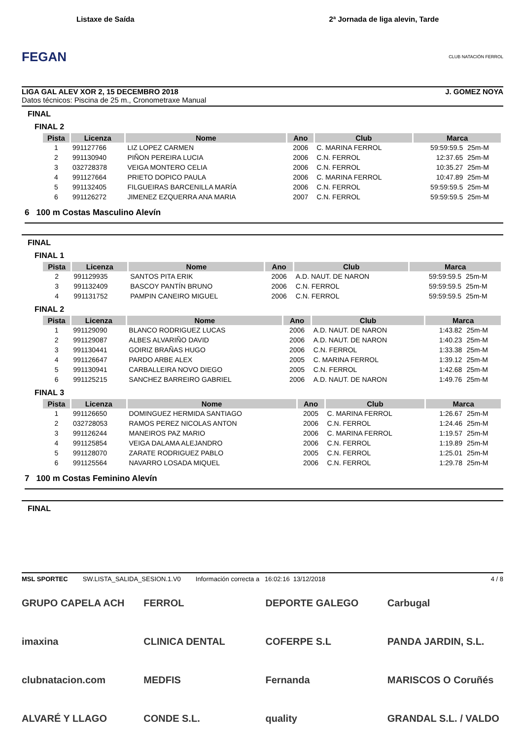FEGAN
Listaxe de Saída
2ª Jornada de liga alevin, Tarde
CLUB NATACIÓN FERROL
LIGA GAL ALEV XOR 2, 15 DECEMBRO 2018 J. GOMEZ NOYA
Datos técnicos: Piscina de 25 m., Cronometraxe Manual
FINAL
FINAL 2
| Pista | Licenza | Nome | Ano | Club | Marca | |
| --- | --- | --- | --- | --- | --- | --- |
| 1 | 991127766 | LIZ LOPEZ CARMEN | 2006 | C. MARINA FERROL | 59:59:59.5 | 25m-M |
| 2 | 991130940 | PIÑON PEREIRA LUCIA | 2006 | C.N. FERROL | 12:37.65 | 25m-M |
| 3 | 032728378 | VEIGA MONTERO CELIA | 2006 | C.N. FERROL | 10:35.27 | 25m-M |
| 4 | 991127664 | PRIETO DOPICO PAULA | 2006 | C. MARINA FERROL | 10:47.89 | 25m-M |
| 5 | 991132405 | FILGUEIRAS BARCENILLA MARÍA | 2006 | C.N. FERROL | 59:59:59.5 | 25m-M |
| 6 | 991126272 | JIMENEZ EZQUERRA ANA MARIA | 2007 | C.N. FERROL | 59:59:59.5 | 25m-M |
6 100 m Costas Masculino Alevín
FINAL
FINAL 1
| Pista | Licenza | Nome | Ano | Club | Marca | |
| --- | --- | --- | --- | --- | --- | --- |
| 2 | 991129935 | SANTOS PITA ERIK | 2006 | A.D. NAUT. DE NARON | 59:59:59.5 | 25m-M |
| 3 | 991132409 | BASCOY PANTÍN BRUNO | 2006 | C.N. FERROL | 59:59:59.5 | 25m-M |
| 4 | 991131752 | PAMPIN CANEIRO MIGUEL | 2006 | C.N. FERROL | 59:59:59.5 | 25m-M |
FINAL 2
| Pista | Licenza | Nome | Ano | Club | Marca | |
| --- | --- | --- | --- | --- | --- | --- |
| 1 | 991129090 | BLANCO RODRIGUEZ LUCAS | 2006 | A.D. NAUT. DE NARON | 1:43.82 | 25m-M |
| 2 | 991129087 | ALBES ALVARIÑO DAVID | 2006 | A.D. NAUT. DE NARON | 1:40.23 | 25m-M |
| 3 | 991130441 | GOIRIZ BRAÑAS HUGO | 2006 | C.N. FERROL | 1:33.38 | 25m-M |
| 4 | 991126647 | PARDO ARBE ALEX | 2005 | C. MARINA FERROL | 1:39.12 | 25m-M |
| 5 | 991130941 | CARBALLEIRA NOVO DIEGO | 2005 | C.N. FERROL | 1:42.68 | 25m-M |
| 6 | 991125215 | SANCHEZ BARREIRO GABRIEL | 2006 | A.D. NAUT. DE NARON | 1:49.76 | 25m-M |
FINAL 3
| Pista | Licenza | Nome | Ano | Club | Marca | |
| --- | --- | --- | --- | --- | --- | --- |
| 1 | 991126650 | DOMINGUEZ HERMIDA SANTIAGO | 2005 | C. MARINA FERROL | 1:26.67 | 25m-M |
| 2 | 032728053 | RAMOS PEREZ NICOLAS ANTON | 2006 | C.N. FERROL | 1:24.46 | 25m-M |
| 3 | 991126244 | MANEIROS PAZ MARIO | 2006 | C. MARINA FERROL | 1:19.57 | 25m-M |
| 4 | 991125854 | VEIGA DALAMA ALEJANDRO | 2006 | C.N. FERROL | 1:19.89 | 25m-M |
| 5 | 991128070 | ZARATE RODRIGUEZ PABLO | 2005 | C.N. FERROL | 1:25.01 | 25m-M |
| 6 | 991125564 | NAVARRO LOSADA MIQUEL | 2006 | C.N. FERROL | 1:29.78 | 25m-M |
7 100 m Costas Feminino Alevín
FINAL
MSL SPORTEC SW.LISTA_SALIDA_SESION.1.V0 Información correcta a 16:02:16 13/12/2018 4 / 8
GRUPO CAPELA ACH
FERROL
DEPORTE GALEGO
Carbugal
imaxina
CLINICA DENTAL
COFERPE S.L
PANDA JARDIN, S.L.
clubnatacion.com
MEDFIS
Fernanda
MARISCOS O Coruñés
ALVARÉ Y LLAGO
CONDE S.L.
quality
GRANDAL S.L. / VALDO